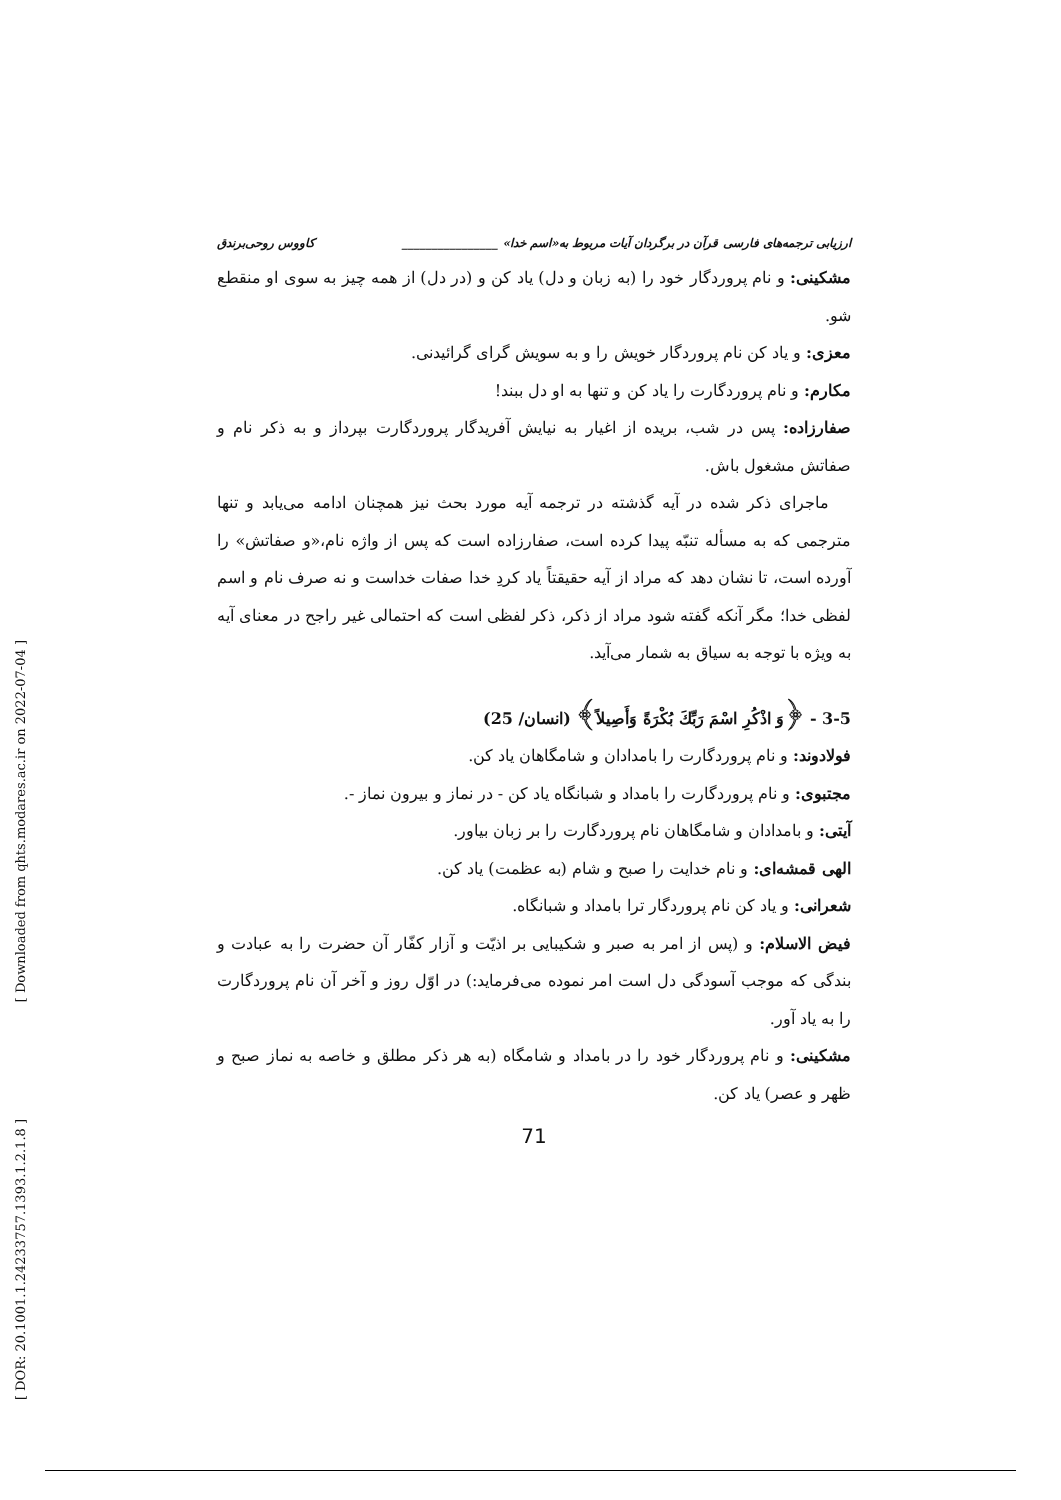[ Downloaded from qhts.modares.ac.ir on 2022-07-04 ]
[ DOR: 20.1001.1.24233757.1393.1.2.1.8 ]
ارزیابی ترجمه‌های فارسی قرآن در برگردان آیات مربوط به«اسم خدا» ________________ کاووس روحی‌برندق
مشکینی: و نام پروردگار خود را (به زبان و دل) یاد کن و (در دل) از همه چیز به سوی او منقطع شو.
معزی: و یاد کن نام پروردگار خویش را و به سویش گرای گرائیدنی.
مکارم: و نام پروردگارت را یاد کن و تنها به او دل ببند!
صفارزاده: پس در شب، بریده از اغیار به نیایش آفریدگار پروردگارت بپرداز و به ذکر نام و صفاتش مشغول باش.
ماجرای ذکر شده در آیه گذشته در ترجمه آیه مورد بحث نیز همچنان ادامه می‌یابد و تنها مترجمی که به مسأله تنبّه پیدا کرده است، صفارزاده است که پس از واژه نام،«و صفاتش» را آورده است، تا نشان دهد که مراد از آیه حقیقتاً یاد کردِ خدا صفات خداست و نه صرف نام و اسم لفظی خدا؛ مگر آنکه گفته شود مراد از ذکر، ذکر لفظی است که احتمالی غیر راجح در معنای آیه به ویژه با توجه به سیاق به شمار می‌آید.
3-5 - ﴿وَ اذْكُرِ اسْمَ رَبِّكَ بُكْرَةً وَأَصِيلاً﴾ (انسان/ 25)
فولادوند: و نام پروردگارت را بامدادان و شامگاهان یاد کن.
مجتبوی: و نام پروردگارت را بامداد و شبانگاه یاد کن - در نماز و بیرون نماز -.
آیتی: و بامدادان و شامگاهان نام پروردگارت را بر زبان بیاور.
الهی قمشه‌ای: و نام خدایت را صبح و شام (به عظمت) یاد کن.
شعرانی: و یاد کن نام پروردگار ترا بامداد و شبانگاه.
فیض الاسلام: و (پس از امر به صبر و شکیبایی بر اذیّت و آزار کفّار آن حضرت را به عبادت و بندگی که موجب آسودگی دل است امر نموده می‌فرماید:) در اوّل روز و آخر آن نام پروردگارت را به یاد آور.
مشکینی: و نام پروردگار خود را در بامداد و شامگاه (به هر ذکر مطلق و خاصه به نماز صبح و ظهر و عصر) یاد کن.
71